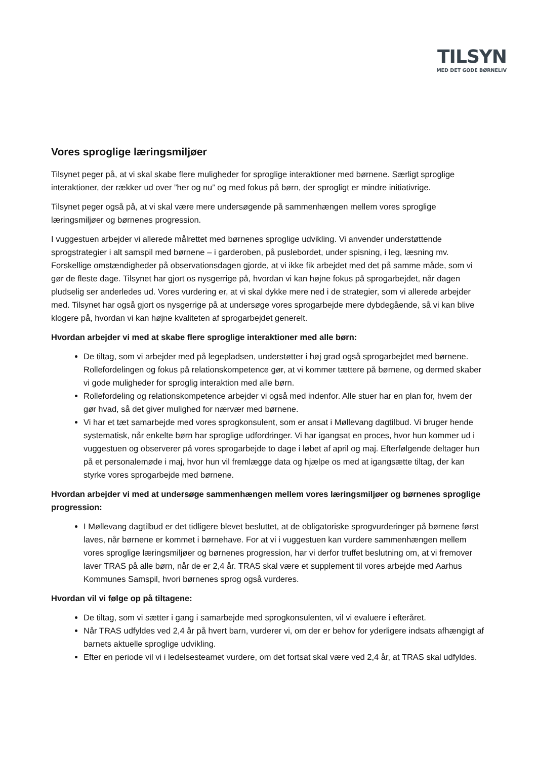TILSYN
MED DET GODE BØRNELIV
Vores sproglige læringsmiljøer
Tilsynet peger på, at vi skal skabe flere muligheder for sproglige interaktioner med børnene. Særligt sproglige interaktioner, der rækker ud over ”her og nu” og med fokus på børn, der sprogligt er mindre initiativrige.
Tilsynet peger også på, at vi skal være mere undersøgende på sammenhængen mellem vores sproglige læringsmiljøer og børnenes progression.
I vuggestuen arbejder vi allerede målrettet med børnenes sproglige udvikling. Vi anvender understøttende sprogstrategier i alt samspil med børnene – i garderoben, på puslebordet, under spisning, i leg, læsning mv. Forskellige omstændigheder på observationsdagen gjorde, at vi ikke fik arbejdet med det på samme måde, som vi gør de fleste dage. Tilsynet har gjort os nysgerrige på, hvordan vi kan højne fokus på sprogarbejdet, når dagen pludselig ser anderledes ud. Vores vurdering er, at vi skal dykke mere ned i de strategier, som vi allerede arbejder med. Tilsynet har også gjort os nysgerrige på at undersøge vores sprogarbejde mere dybdegående, så vi kan blive klogere på, hvordan vi kan højne kvaliteten af sprogarbejdet generelt.
Hvordan arbejder vi med at skabe flere sproglige interaktioner med alle børn:
De tiltag, som vi arbejder med på legepladsen, understøtter i høj grad også sprogarbejdet med børnene. Rollefordelingen og fokus på relationskompetence gør, at vi kommer tættere på børnene, og dermed skaber vi gode muligheder for sproglig interaktion med alle børn.
Rollefordeling og relationskompetence arbejder vi også med indenfor. Alle stuer har en plan for, hvem der gør hvad, så det giver mulighed for nærvær med børnene.
Vi har et tæt samarbejde med vores sprogkonsulent, som er ansat i Møllevang dagtilbud. Vi bruger hende systematisk, når enkelte børn har sproglige udfordringer. Vi har igangsat en proces, hvor hun kommer ud i vuggestuen og observerer på vores sprogarbejde to dage i løbet af april og maj. Efterfølgende deltager hun på et personalemøde i maj, hvor hun vil fremlægge data og hjælpe os med at igangsætte tiltag, der kan styrke vores sprogarbejde med børnene.
Hvordan arbejder vi med at undersøge sammenhængen mellem vores læringsmiljøer og børnenes sproglige progression:
I Møllevang dagtilbud er det tidligere blevet besluttet, at de obligatoriske sprogvurderinger på børnene først laves, når børnene er kommet i børnehave. For at vi i vuggestuen kan vurdere sammenhængen mellem vores sproglige læringsmiljøer og børnenes progression, har vi derfor truffet beslutning om, at vi fremover laver TRAS på alle børn, når de er 2,4 år. TRAS skal være et supplement til vores arbejde med Aarhus Kommunes Samspil, hvori børnenes sprog også vurderes.
Hvordan vil vi følge op på tiltagene:
De tiltag, som vi sætter i gang i samarbejde med sprogkonsulenten, vil vi evaluere i efteråret.
Når TRAS udfyldes ved 2,4 år på hvert barn, vurderer vi, om der er behov for yderligere indsats afhængigt af barnets aktuelle sproglige udvikling.
Efter en periode vil vi i ledelsesteamet vurdere, om det fortsat skal være ved 2,4 år, at TRAS skal udfyldes.